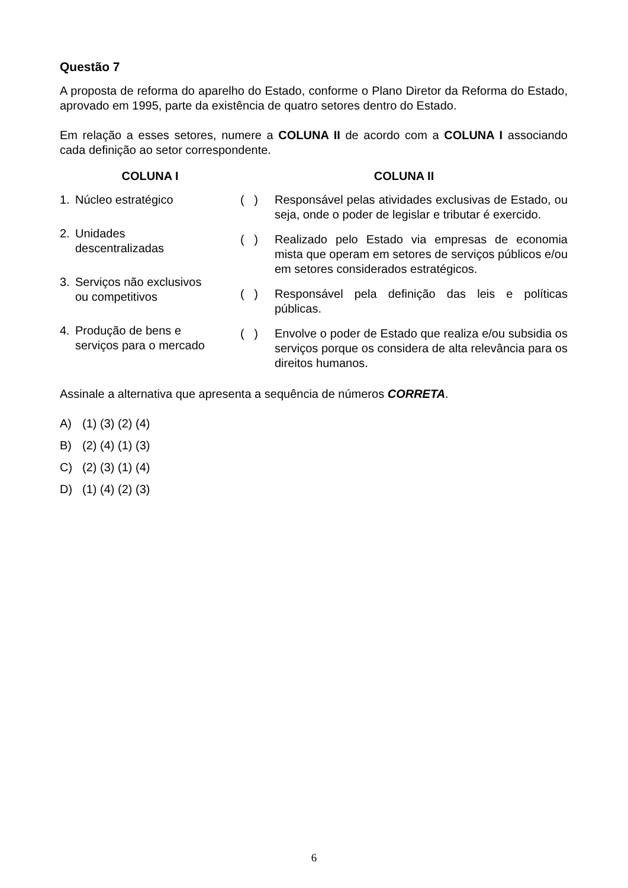Questão 7
A proposta de reforma do aparelho do Estado, conforme o Plano Diretor da Reforma do Estado, aprovado em 1995, parte da existência de quatro setores dentro do Estado.
Em relação a esses setores, numere a COLUNA II de acordo com a COLUNA I associando cada definição ao setor correspondente.
COLUNA I
1. Núcleo estratégico
2. Unidades
descentralizadas
3. Serviços não exclusivos
ou competitivos
4. Produção de bens e
serviços para o mercado
COLUNA II
( )
Responsável pelas atividades exclusivas de Estado, ou seja, onde o poder de legislar e tributar é exercido.
( )
Realizado pelo Estado via empresas de economia mista que operam em setores de serviços públicos e/ou em setores considerados estratégicos.
( )
Responsável pela definição das leis e políticas públicas.
( )
Envolve o poder de Estado que realiza e/ou subsidia os serviços porque os considera de alta relevância para os direitos humanos.
Assinale a alternativa que apresenta a sequência de números CORRETA.
A) (1) (3) (2) (4)
B) (2) (4) (1) (3)
C) (2) (3) (1) (4)
D) (1) (4) (2) (3)
6